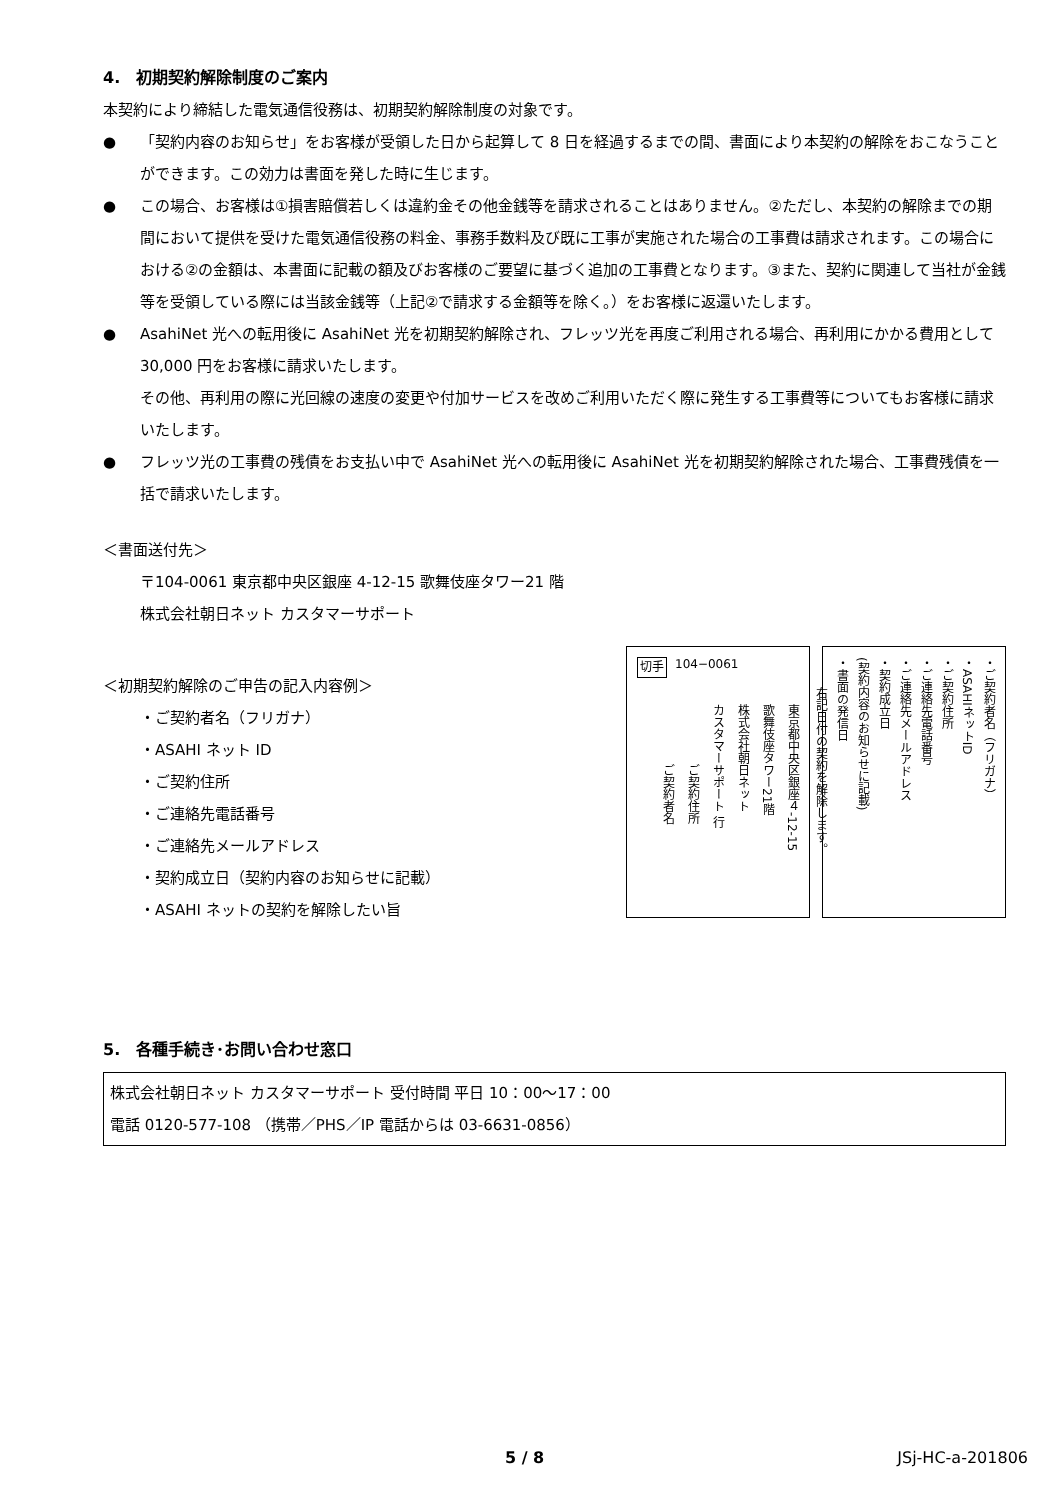4.　初期契約解除制度のご案内
本契約により締結した電気通信役務は、初期契約解除制度の対象です。
● 「契約内容のお知らせ」をお客様が受領した日から起算して 8 日を経過するまでの間、書面により本契約の解除をおこなうことができます。この効力は書面を発した時に生じます。
● この場合、お客様は①損害賠償若しくは違約金その他金銭等を請求されることはありません。②ただし、本契約の解除までの期間において提供を受けた電気通信役務の料金、事務手数料及び既に工事が実施された場合の工事費は請求されます。この場合における②の金額は、本書面に記載の額及びお客様のご要望に基づく追加の工事費となります。③また、契約に関連して当社が金銭等を受領している際には当該金銭等（上記②で請求する金額等を除く。）をお客様に返還いたします。
● AsahiNet 光への転用後に AsahiNet 光を初期契約解除され、フレッツ光を再度ご利用される場合、再利用にかかる費用として 30,000 円をお客様に請求いたします。
その他、再利用の際に光回線の速度の変更や付加サービスを改めご利用いただく際に発生する工事費等についてもお客様に請求いたします。
● フレッツ光の工事費の残債をお支払い中で AsahiNet 光への転用後に AsahiNet 光を初期契約解除された場合、工事費残債を一括で請求いたします。
＜書面送付先＞
〒104-0061 東京都中央区銀座 4-12-15 歌舞伎座タワー21 階
株式会社朝日ネット カスタマーサポート
＜初期契約解除のご申告の記入内容例＞
・ご契約者名（フリガナ）
・ASAHI ネット ID
・ご契約住所
・ご連絡先電話番号
・ご連絡先メールアドレス
・契約成立日（契約内容のお知らせに記載）
・ASAHI ネットの契約を解除したい旨
切手 104−0061
東京都中央区銀座４-12-15
歌舞伎座タワー21階
株式会社朝日ネット
カスタマーサポート 行
ご契約住所
ご契約者名
・ご契約者名（フリガナ）
・ASAHIネットID
・ご契約住所
・ご連絡先電話番号
・ご連絡先メールアドレス
・契約成立日
(契約内容のお知らせに記載)
・書面の発信日
右記日付の契約を解除します。
5.　各種手続き･お問い合わせ窓口
株式会社朝日ネット カスタマーサポート 受付時間 平日 10：00～17：00
電話 0120-577-108 （携帯／PHS／IP 電話からは 03-6631-0856）
5 / 8 JSj-HC-a-201806